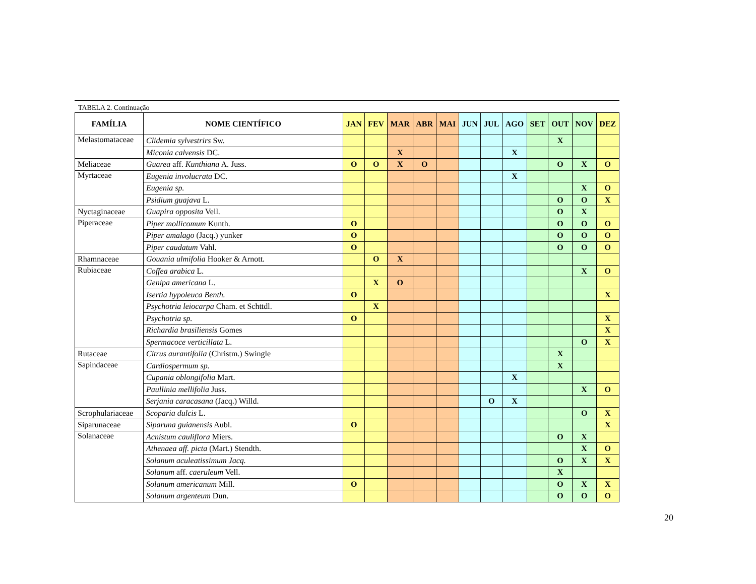TABELA 2. Continuação
| FAMÍLIA | NOME CIENTÍFICO | JAN | FEV | MAR | ABR | MAI | JUN | JUL | AGO | SET | OUT | NOV | DEZ |
| --- | --- | --- | --- | --- | --- | --- | --- | --- | --- | --- | --- | --- | --- |
| Melastomataceae | Clidemia sylvestrirs Sw. | | | | | | | | | | X | | |
| | Miconia calvensis DC. | | | X | | | | | X | | | | |
| Meliaceae | Guarea aff. Kunthiana A. Juss. | O | O | X | O | | | | | | O | X | O |
| Myrtaceae | Eugenia involucrata DC. | | | | | | | | X | | | | |
| | Eugenia sp. | | | | | | | | | | | X | O |
| | Psidium guajava L. | | | | | | | | | | O | O | X |
| Nyctaginaceae | Guapira opposita Vell. | | | | | | | | | | O | X | |
| Piperaceae | Piper mollicomum Kunth. | O | | | | | | | | | O | O | O |
| | Piper amalago (Jacq.) yunker | O | | | | | | | | | O | O | O |
| | Piper caudatum Vahl. | O | | | | | | | | | O | O | O |
| Rhamnaceae | Gouania ulmifolia Hooker & Arnott. | | O | X | | | | | | | | | |
| Rubiaceae | Coffea arabica L. | | | | | | | | | | | X | O |
| | Genipa americana L. | | X | O | | | | | | | | | |
| | Isertia hypoleuca Benth. | O | | | | | | | | | | | X |
| | Psychotria leiocarpa Cham. et Schttdl. | | X | | | | | | | | | | |
| | Psychotria sp. | O | | | | | | | | | | | X |
| | Richardia brasiliensis Gomes | | | | | | | | | | | | X |
| | Spermacoce verticillata L. | | | | | | | | | | | O | X |
| Rutaceae | Citrus aurantifolia (Christm.) Swingle | | | | | | | | | | X | | |
| Sapindaceae | Cardiospermum sp. | | | | | | | | | | X | | |
| | Cupania oblongifolia Mart. | | | | | | | | X | | | | |
| | Paullinia mellifolia Juss. | | | | | | | | | | | X | O |
| | Serjania caracasana (Jacq.) Willd. | | | | | | | O | X | | | | |
| Scrophulariaceae | Scoparia dulcis L. | | | | | | | | | | | O | X |
| Siparunaceae | Siparuna guianensis Aubl. | O | | | | | | | | | | | X |
| Solanaceae | Acnistum cauliflora Miers. | | | | | | | | | | O | X | |
| | Athenaea aff. picta (Mart.) Stendth. | | | | | | | | | | | X | O |
| | Solanum aculeatissimum Jacq. | | | | | | | | | | O | X | X |
| | Solanum aff. caeruleum Vell. | | | | | | | | | | X | | |
| | Solanum americanum Mill. | O | | | | | | | | | O | X | X |
| | Solanum argenteum Dun. | | | | | | | | | | O | O | O |
20